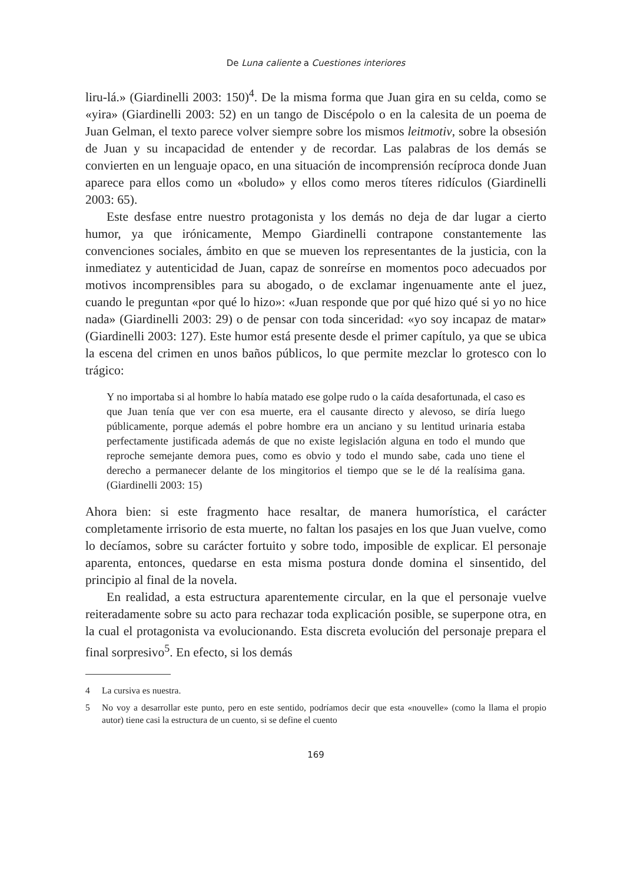De Luna caliente a Cuestiones interiores
liru-lá.» (Giardinelli 2003: 150)<sup>4</sup>. De la misma forma que Juan gira en su celda, como se «yira» (Giardinelli 2003: 52) en un tango de Discépolo o en la calesita de un poema de Juan Gelman, el texto parece volver siempre sobre los mismos leitmotiv, sobre la obsesión de Juan y su incapacidad de entender y de recordar. Las palabras de los demás se convierten en un lenguaje opaco, en una situación de incomprensión recíproca donde Juan aparece para ellos como un «boludo» y ellos como meros títeres ridículos (Giardinelli 2003: 65).
Este desfase entre nuestro protagonista y los demás no deja de dar lugar a cierto humor, ya que irónicamente, Mempo Giardinelli contrapone constantemente las convenciones sociales, ámbito en que se mueven los representantes de la justicia, con la inmediatez y autenticidad de Juan, capaz de sonreírse en momentos poco adecuados por motivos incomprensibles para su abogado, o de exclamar ingenuamente ante el juez, cuando le preguntan «por qué lo hizo»: «Juan responde que por qué hizo qué si yo no hice nada» (Giardinelli 2003: 29) o de pensar con toda sinceridad: «yo soy incapaz de matar» (Giardinelli 2003: 127). Este humor está presente desde el primer capítulo, ya que se ubica la escena del crimen en unos baños públicos, lo que permite mezclar lo grotesco con lo trágico:
Y no importaba si al hombre lo había matado ese golpe rudo o la caída desafortunada, el caso es que Juan tenía que ver con esa muerte, era el causante directo y alevoso, se diría luego públicamente, porque además el pobre hombre era un anciano y su lentitud urinaria estaba perfectamente justificada además de que no existe legislación alguna en todo el mundo que reproche semejante demora pues, como es obvio y todo el mundo sabe, cada uno tiene el derecho a permanecer delante de los mingitorios el tiempo que se le dé la realísima gana. (Giardinelli 2003: 15)
Ahora bien: si este fragmento hace resaltar, de manera humorística, el carácter completamente irrisorio de esta muerte, no faltan los pasajes en los que Juan vuelve, como lo decíamos, sobre su carácter fortuito y sobre todo, imposible de explicar. El personaje aparenta, entonces, quedarse en esta misma postura donde domina el sinsentido, del principio al final de la novela.
En realidad, a esta estructura aparentemente circular, en la que el personaje vuelve reiteradamente sobre su acto para rechazar toda explicación posible, se superpone otra, en la cual el protagonista va evolucionando. Esta discreta evolución del personaje prepara el final sorpresivo<sup>5</sup>. En efecto, si los demás
4 La cursiva es nuestra.
5 No voy a desarrollar este punto, pero en este sentido, podríamos decir que esta «nouvelle» (como la llama el propio autor) tiene casi la estructura de un cuento, si se define el cuento
169